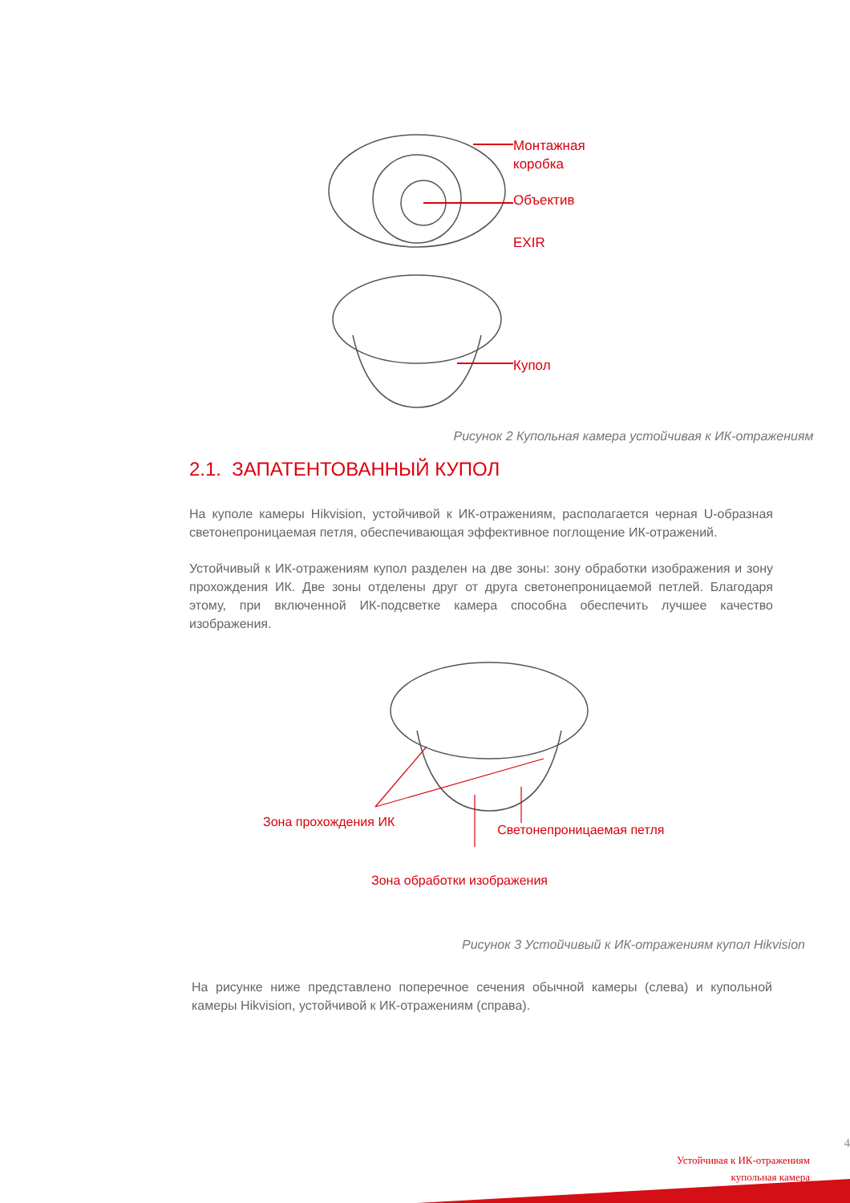Монтажная
коробка
Объектив
EXIR
Купол
Рисунок 2 Купольная камера устойчивая к ИК-отражениям
2.1. ЗАПАТЕНТОВАННЫЙ КУПОЛ
На куполе камеры Hikvision, устойчивой к ИК-отражениям, располагается черная U-образная светонепроницаемая петля, обеспечивающая эффективное поглощение ИК-отражений.
Устойчивый к ИК-отражениям купол разделен на две зоны: зону обработки изображения и зону прохождения ИК. Две зоны отделены друг от друга светонепроницаемой петлей. Благодаря этому, при включенной ИК-подсветке камера способна обеспечить лучшее качество изображения.
Зона прохождения ИК Светонепроницаемая петля
Зона обработки изображения
Рисунок 3 Устойчивый к ИК-отражениям купол Hikvision
На рисунке ниже представлено поперечное сечения обычной камеры (слева) и купольной камеры Hikvision, устойчивой к ИК-отражениям (справа).
4
Устойчивая к ИК-отражениям
купольная камера